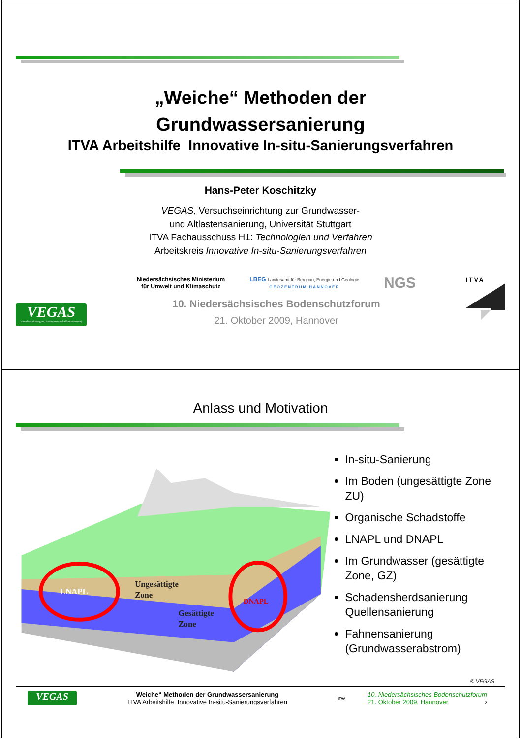„Weiche“ Methoden der
Grundwassersanierung
ITVA Arbeitshilfe Innovative In-situ-Sanierungsverfahren
Hans-Peter Koschitzky
VEGAS, Versuchseinrichtung zur Grundwasser-
und Altlastensanierung, Universität Stuttgart
ITVA Fachausschuss H1: Technologien und Verfahren
Arbeitskreis Innovative In-situ-Sanierungsverfahren
VEGAS
Versuchseinrichtung zur Grundwasser- und Altlastensanierung
Niedersächsisches Ministerium
für Umwelt und Klimaschutz
LBEG Landesamt für Bergbau, Energie und Geologie
GEOZENTRUM HANNOVER
NGS
10. Niedersächsisches Bodenschutzforum
21. Oktober 2009, Hannover
ITVA
Anlass und Motivation
LNAPL
DNAPL
Ungesättigte
Zone
Gesättigte
Zone
In-situ-Sanierung
Im Boden (ungesättigte Zone ZU)
Organische Schadstoffe
LNAPL und DNAPL
Im Grundwasser (gesättigte Zone, GZ)
Schadensherdsanierung Quellensanierung
Fahnensanierung (Grundwasserabstrom)
© VEGAS
VEGAS
Weiche“ Methoden der Grundwassersanierung
ITVA Arbeitshilfe Innovative In-situ-Sanierungsverfahren
ITVA
10. Niedersächsisches Bodenschutzforum
21. Oktober 2009, Hannover 2